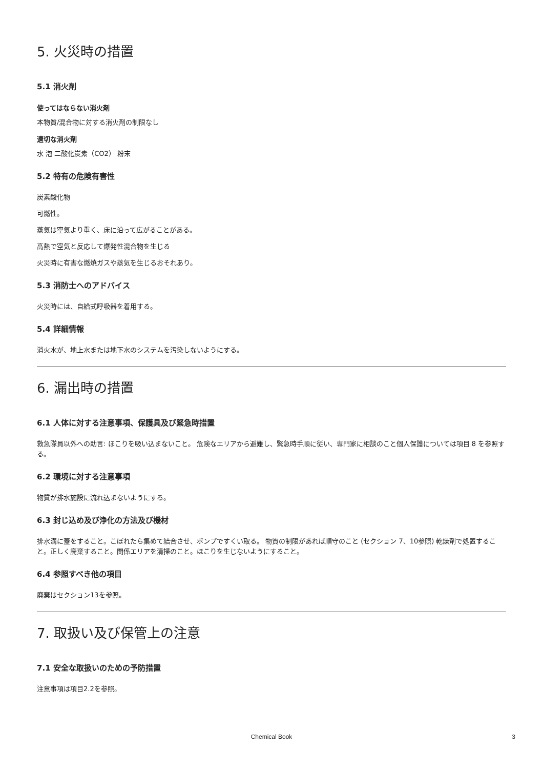5. 火災時の措置
5.1 消火剤
使ってはならない消火剤
本物質/混合物に対する消火剤の制限なし
適切な消火剤
水 泡 二酸化炭素（CO2） 粉末
5.2 特有の危険有害性
炭素酸化物
可燃性。
蒸気は空気より重く、床に沿って広がることがある。
高熱で空気と反応して爆発性混合物を生じる
火災時に有害な燃焼ガスや蒸気を生じるおそれあり。
5.3 消防士へのアドバイス
火災時には、自給式呼吸器を着用する。
5.4 詳細情報
消火水が、地上水または地下水のシステムを汚染しないようにする。
6. 漏出時の措置
6.1 人体に対する注意事項、保護具及び緊急時措置
救急隊員以外への助言: ほこりを吸い込まないこと。 危険なエリアから避難し、緊急時手順に従い、専門家に相談のこと個人保護については項目 8 を参照する。
6.2 環境に対する注意事項
物質が排水施設に流れ込まないようにする。
6.3 封じ込め及び浄化の方法及び機材
排水溝に蓋をすること。こぼれたら集めて結合させ、ポンプですくい取る。 物質の制限があれば順守のこと (セクション 7、10参照) 乾燥剤で処置すること。正しく廃棄すること。関係エリアを清掃のこと。ほこりを生じないようにすること。
6.4 参照すべき他の項目
廃棄はセクション13を参照。
7. 取扱い及び保管上の注意
7.1 安全な取扱いのための予防措置
注意事項は項目2.2を参照。
Chemical Book 3